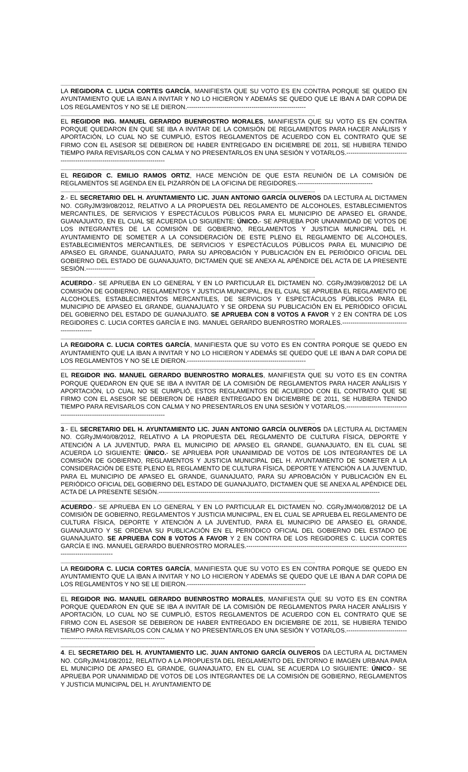------------------------------------------------------------------------------------------------------------------------------------------------------------------------------------------
LA REGIDORA C. LUCIA CORTES GARCÍA, MANIFIESTA QUE SU VOTO ES EN CONTRA PORQUE SE QUEDO EN AYUNTAMIENTO QUE LA IBAN A INVITAR Y NO LO HICIERON Y ADEMÁS SE QUEDO QUE LE IBAN A DAR COPIA DE LOS REGLAMENTOS Y NO SE LE DIERON.---------------------------------------------------------
------------------------------------------------------------------------------------------------------------------------------------------------------------------------------------------
EL REGIDOR ING. MANUEL GERARDO BUENROSTRO MORALES, MANIFIESTA QUE SU VOTO ES EN CONTRA PORQUE QUEDARON EN QUE SE IBA A INVITAR DE LA COMISIÓN DE REGLAMENTOS PARA HACER ANÁLISIS Y APORTACIÓN, LO CUAL NO SE CUMPLIÓ, ESTOS REGLAMENTOS DE ACUERDO CON EL CONTRATO QUE SE FIRMO CON EL ASESOR SE DEBIERON DE HABER ENTREGADO EN DICIEMBRE DE 2011, SE HUBIERA TENIDO TIEMPO PARA REVISARLOS CON CALMA Y NO PRESENTARLOS EN UNA SESIÓN Y VOTARLOS.-------------------------------------------------------------------------------
------------------------------------------------------------------------------------------------------------------------------------------------------------------------------------------
EL REGIDOR C. EMILIO RAMOS ORTIZ, HACE MENCIÓN DE QUE ESTA REUNIÓN DE LA COMISIÓN DE REGLAMENTOS SE AGENDA EN EL PIZARRÓN DE LA OFICINA DE REGIDORES.------------------------------------
------------------------------------------------------------------------------------------------------------------------------------------------------------------------------------------
2.- EL SECRETARIO DEL H. AYUNTAMIENTO LIC. JUAN ANTONIO GARCÍA OLIVEROS DA LECTURA AL DICTAMEN NO. CGRyJM/39/08/2012, RELATIVO A LA PROPUESTA DEL REGLAMENTO DE ALCOHOLES, ESTABLECIMIENTOS MERCANTILES, DE SERVICIOS Y ESPECTÁCULOS PÚBLICOS PARA EL MUNICIPIO DE APASEO EL GRANDE, GUANAJUATO, EN EL CUAL SE ACUERDA LO SIGUIENTE: ÚNICO.- SE APRUEBA POR UNANIMIDAD DE VOTOS DE LOS INTEGRANTES DE LA COMISIÓN DE GOBIERNO, REGLAMENTOS Y JUSTICIA MUNICIPAL DEL H. AYUNTAMIENTO DE SOMETER A LA CONSIDERACIÓN DE ESTE PLENO EL REGLAMENTO DE ALCOHOLES, ESTABLECIMIENTOS MERCANTILES, DE SERVICIOS Y ESPECTÁCULOS PÚBLICOS PARA EL MUNICIPIO DE APASEO EL GRANDE, GUANAJUATO, PARA SU APROBACIÓN Y PUBLICACIÓN EN EL PERIÓDICO OFICIAL DEL GOBIERNO DEL ESTADO DE GUANAJUATO, DICTAMEN QUE SE ANEXA AL APÉNDICE DEL ACTA DE LA PRESENTE SESIÓN.--------------
------------------------------------------------------------------------------------------------------------------------------------------------------------------------------------------
ACUERDO.- SE APRUEBA EN LO GENERAL Y EN LO PARTICULAR EL DICTAMEN NO. CGRyJM/39/08/2012 DE LA COMISIÓN DE GOBIERNO, REGLAMENTOS Y JUSTICIA MUNICIPAL, EN EL CUAL SE APRUEBA EL REGLAMENTO DE ALCOHOLES, ESTABLECIMIENTOS MERCANTILES, DE SERVICIOS Y ESPECTÁCULOS PÚBLICOS PARA EL MUNICIPIO DE APASEO EL GRANDE, GUANAJUATO Y SE ORDENA SU PUBLICACIÓN EN EL PERIÓDICO OFICIAL DEL GOBIERNO DEL ESTADO DE GUANAJUATO. SE APRUEBA CON 8 VOTOS A FAVOR Y 2 EN CONTRA DE LOS REGIDORES C. LUCIA CORTES GARCÍA E ING. MANUEL GERARDO BUENROSTRO MORALES.----------------------------------------------
------------------------------------------------------------------------------------------------------------------------------------------------------------------------------------------
LA REGIDORA C. LUCIA CORTES GARCÍA, MANIFIESTA QUE SU VOTO ES EN CONTRA PORQUE SE QUEDO EN AYUNTAMIENTO QUE LA IBAN A INVITAR Y NO LO HICIERON Y ADEMÁS SE QUEDO QUE LE IBAN A DAR COPIA DE LOS REGLAMENTOS Y NO SE LE DIERON.---------------------------------------------------------
------------------------------------------------------------------------------------------------------------------------------------------------------------------------------------------
EL REGIDOR ING. MANUEL GERARDO BUENROSTRO MORALES, MANIFIESTA QUE SU VOTO ES EN CONTRA PORQUE QUEDARON EN QUE SE IBA A INVITAR DE LA COMISIÓN DE REGLAMENTOS PARA HACER ANÁLISIS Y APORTACIÓN, LO CUAL NO SE CUMPLIÓ, ESTOS REGLAMENTOS DE ACUERDO CON EL CONTRATO QUE SE FIRMO CON EL ASESOR SE DEBIERON DE HABER ENTREGADO EN DICIEMBRE DE 2011, SE HUBIERA TENIDO TIEMPO PARA REVISARLOS CON CALMA Y NO PRESENTARLOS EN UNA SESIÓN Y VOTARLOS.-------------------------------------------------------------------------------
------------------------------------------------------------------------------------------------------------------------------------------------------------------------------------------
3.- EL SECRETARIO DEL H. AYUNTAMIENTO LIC. JUAN ANTONIO GARCÍA OLIVEROS DA LECTURA AL DICTAMEN NO. CGRyJM/40/08/2012, RELATIVO A LA PROPUESTA DEL REGLAMENTO DE CULTURA FÍSICA, DEPORTE Y ATENCIÓN A LA JUVENTUD, PARA EL MUNICIPIO DE APASEO EL GRANDE, GUANAJUATO, EN EL CUAL SE ACUERDA LO SIGUIENTE: ÚNICO.- SE APRUEBA POR UNANIMIDAD DE VOTOS DE LOS INTEGRANTES DE LA COMISIÓN DE GOBIERNO, REGLAMENTOS Y JUSTICIA MUNICIPAL DEL H. AYUNTAMIENTO DE SOMETER A LA CONSIDERACIÓN DE ESTE PLENO EL REGLAMENTO DE CULTURA FÍSICA, DEPORTE Y ATENCIÓN A LA JUVENTUD, PARA EL MUNICIPIO DE APASEO EL GRANDE, GUANAJUATO, PARA SU APROBACIÓN Y PUBLICACIÓN EN EL PERIÓDICO OFICIAL DEL GOBIERNO DEL ESTADO DE GUANAJUATO, DICTAMEN QUE SE ANEXA AL APÉNDICE DEL ACTA DE LA PRESENTE SESIÓN.----------------------------------------------------------------------------------------------------------
------------------------------------------------------------------------------------------------------------------------------------------------------------------------------------------
ACUERDO.- SE APRUEBA EN LO GENERAL Y EN LO PARTICULAR EL DICTAMEN NO. CGRyJM/40/08/2012 DE LA COMISIÓN DE GOBIERNO, REGLAMENTOS Y JUSTICIA MUNICIPAL, EN EL CUAL SE APRUEBA EL REGLAMENTO DE CULTURA FÍSICA, DEPORTE Y ATENCIÓN A LA JUVENTUD, PARA EL MUNICIPIO DE APASEO EL GRANDE, GUANAJUATO Y SE ORDENA SU PUBLICACIÓN EN EL PERIÓDICO OFICIAL DEL GOBIERNO DEL ESTADO DE GUANAJUATO. SE APRUEBA CON 8 VOTOS A FAVOR Y 2 EN CONTRA DE LOS REGIDORES C. LUCIA CORTES GARCÍA E ING. MANUEL GERARDO BUENROSTRO MORALES.------------------------------------------------------------------------------------------------------
------------------------------------------------------------------------------------------------------------------------------------------------------------------------------------------
LA REGIDORA C. LUCIA CORTES GARCÍA, MANIFIESTA QUE SU VOTO ES EN CONTRA PORQUE SE QUEDO EN AYUNTAMIENTO QUE LA IBAN A INVITAR Y NO LO HICIERON Y ADEMÁS SE QUEDO QUE LE IBAN A DAR COPIA DE LOS REGLAMENTOS Y NO SE LE DIERON.---------------------------------------------------------
------------------------------------------------------------------------------------------------------------------------------------------------------------------------------------------
EL REGIDOR ING. MANUEL GERARDO BUENROSTRO MORALES, MANIFIESTA QUE SU VOTO ES EN CONTRA PORQUE QUEDARON EN QUE SE IBA A INVITAR DE LA COMISIÓN DE REGLAMENTOS PARA HACER ANÁLISIS Y APORTACIÓN, LO CUAL NO SE CUMPLIÓ, ESTOS REGLAMENTOS DE ACUERDO CON EL CONTRATO QUE SE FIRMO CON EL ASESOR SE DEBIERON DE HABER ENTREGADO EN DICIEMBRE DE 2011, SE HUBIERA TENIDO TIEMPO PARA REVISARLOS CON CALMA Y NO PRESENTARLOS EN UNA SESIÓN Y VOTARLOS.-------------------------------------------------------------------------------
------------------------------------------------------------------------------------------------------------------------------------------------------------------------------------------
4. EL SECRETARIO DEL H. AYUNTAMIENTO LIC. JUAN ANTONIO GARCÍA OLIVEROS DA LECTURA AL DICTAMEN NO. CGRyJM/41/08/2012, RELATIVO A LA PROPUESTA DEL REGLAMENTO DEL ENTORNO E IMAGEN URBANA PARA EL MUNICIPIO DE APASEO EL GRANDE, GUANAJUATO, EN EL CUAL SE ACUERDA LO SIGUIENTE: ÚNICO.- SE APRUEBA POR UNANIMIDAD DE VOTOS DE LOS INTEGRANTES DE LA COMISIÓN DE GOBIERNO, REGLAMENTOS Y JUSTICIA MUNICIPAL DEL H. AYUNTAMIENTO DE